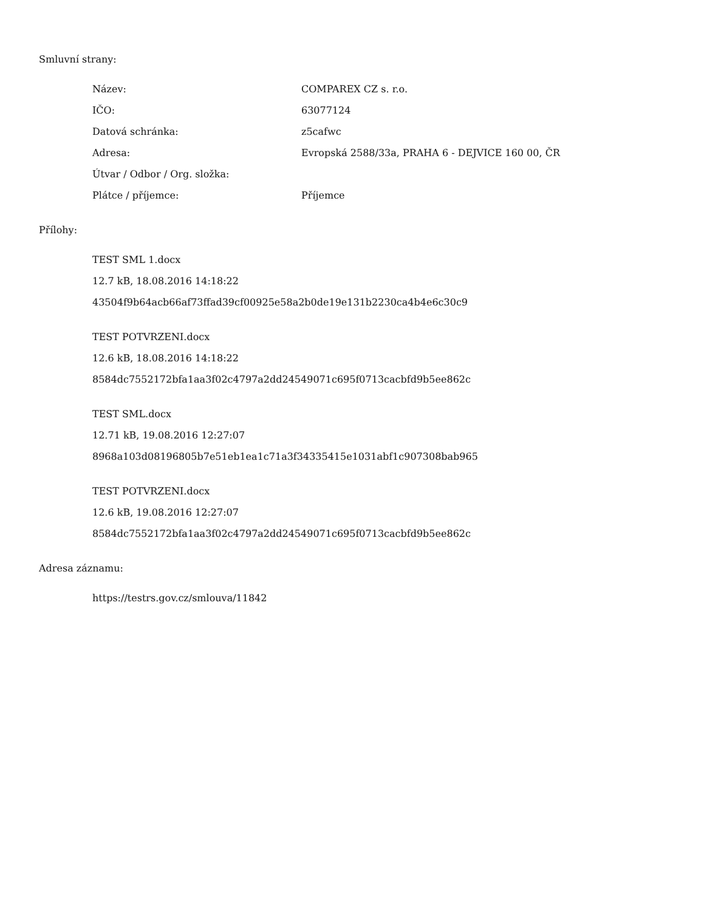Smluvní strany:
| Název: | COMPAREX CZ s. r.o. |
| IČO: | 63077124 |
| Datová schránka: | z5cafwc |
| Adresa: | Evropská 2588/33a, PRAHA 6 - DEJVICE 160 00, ČR |
| Útvar / Odbor / Org. složka: | |
| Plátce / příjemce: | Příjemce |
Přílohy:
TEST SML 1.docx
12.7 kB, 18.08.2016 14:18:22
43504f9b64acb66af73ffad39cf00925e58a2b0de19e131b2230ca4b4e6c30c9
TEST POTVRZENI.docx
12.6 kB, 18.08.2016 14:18:22
8584dc7552172bfa1aa3f02c4797a2dd24549071c695f0713cacbfd9b5ee862c
TEST SML.docx
12.71 kB, 19.08.2016 12:27:07
8968a103d08196805b7e51eb1ea1c71a3f34335415e1031abf1c907308bab965
TEST POTVRZENI.docx
12.6 kB, 19.08.2016 12:27:07
8584dc7552172bfa1aa3f02c4797a2dd24549071c695f0713cacbfd9b5ee862c
Adresa záznamu:
https://testrs.gov.cz/smlouva/11842